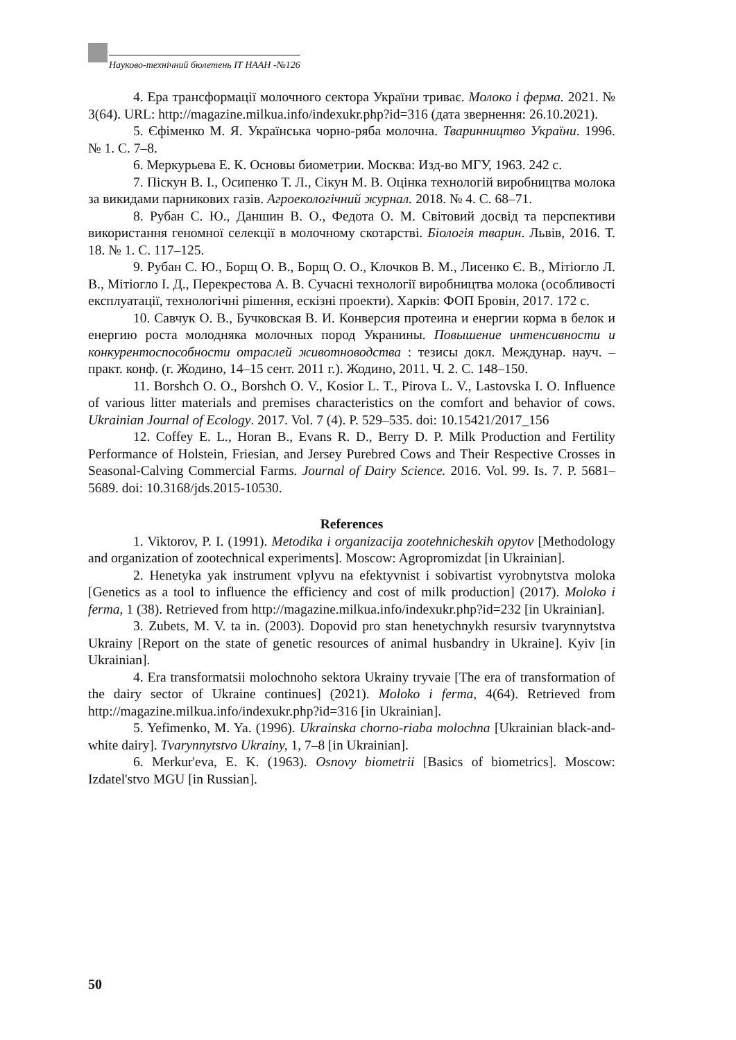Науково-технічний бюлетень ІТ НААН -№126
4. Ера трансформації молочного сектора України триває. Молоко і ферма. 2021. № 3(64). URL: http://magazine.milkua.info/indexukr.php?id=316 (дата звернення: 26.10.2021).
5. Єфіменко М. Я. Українська чорно-ряба молочна. Тваринництво України. 1996. № 1. С. 7–8.
6. Меркурьева Е. К. Основы биометрии. Москва: Изд-во МГУ, 1963. 242 с.
7. Піскун В. І., Осипенко Т. Л., Сікун М. В. Оцінка технологій виробництва молока за викидами парникових газів. Агроекологічний журнал. 2018. № 4. С. 68–71.
8. Рубан С. Ю., Даншин В. О., Федота О. М. Світовий досвід та перспективи використання геномної селекції в молочному скотарстві. Біологія тварин. Львів, 2016. Т. 18. № 1. С. 117–125.
9. Рубан С. Ю., Борщ О. В., Борщ О. О., Клочков В. М., Лисенко Є. В., Мітіогло Л. В., Мітіогло І. Д., Перекрестова А. В. Сучасні технології виробництва молока (особливості експлуатації, технологічні рішення, ескізні проекти). Харків: ФОП Бровін, 2017. 172 с.
10. Савчук О. В., Бучковская В. И. Конверсия протеина и енергии корма в белок и енергию роста молодняка молочных пород Укранины. Повышение интенсивности и конкурентоспособности отраслей животноводства : тезисы докл. Междунар. науч. – практ. конф. (г. Жодино, 14–15 сент. 2011 г.). Жодино, 2011. Ч. 2. С. 148–150.
11. Borshch O. O., Borshch O. V., Kosior L. T., Pirova L. V., Lastovska I. O. Influence of various litter materials and premises characteristics on the comfort and behavior of cows. Ukrainian Journal of Ecology. 2017. Vol. 7 (4). P. 529–535. doi: 10.15421/2017_156
12. Coffey E. L., Horan B., Evans R. D., Berry D. P. Milk Production and Fertility Performance of Holstein, Friesian, and Jersey Purebred Cows and Their Respective Crosses in Seasonal-Calving Commercial Farms. Journal of Dairy Science. 2016. Vol. 99. Is. 7. P. 5681–5689. doi: 10.3168/jds.2015-10530.
References
1. Viktorov, P. I. (1991). Metodika i organizacija zootehnicheskih opytov [Methodology and organization of zootechnical experiments]. Moscow: Agropromizdat [in Ukrainian].
2. Henetyka yak instrument vplyvu na efektyvnist i sobivartist vyrobnytstva moloka [Genetics as a tool to influence the efficiency and cost of milk production] (2017). Moloko i ferma, 1 (38). Retrieved from http://magazine.milkua.info/indexukr.php?id=232 [in Ukrainian].
3. Zubets, M. V. ta in. (2003). Dopovid pro stan henetychnykh resursiv tvarynnytstva Ukrainy [Report on the state of genetic resources of animal husbandry in Ukraine]. Kyiv [in Ukrainian].
4. Era transformatsii molochnoho sektora Ukrainy tryvaie [The era of transformation of the dairy sector of Ukraine continues] (2021). Moloko i ferma, 4(64). Retrieved from http://magazine.milkua.info/indexukr.php?id=316 [in Ukrainian].
5. Yefimenko, M. Ya. (1996). Ukrainska chorno-riaba molochna [Ukrainian black-and-white dairy]. Tvarynnytstvo Ukrainy, 1, 7–8 [in Ukrainian].
6. Merkur'eva, E. K. (1963). Osnovy biometrii [Basics of biometrics]. Moscow: Izdatel'stvo MGU [in Russian].
50